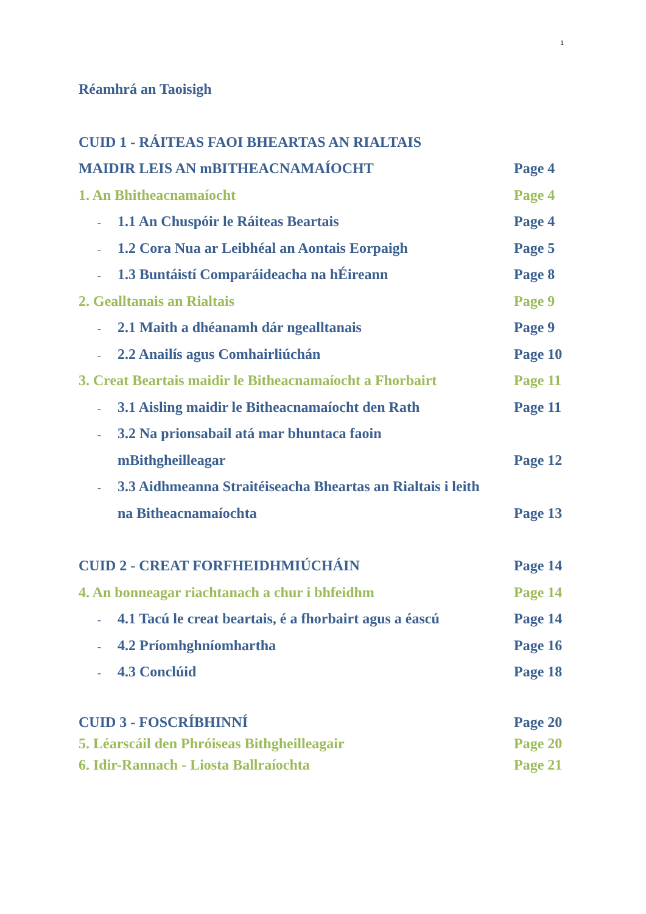1
Réamhrá an Taoisigh
CUID 1 - RÁITEAS FAOI BHEARTAS AN RIALTAIS
MAIDIR LEIS AN mBITHEACNAMAÍOCHT Page 4
1. An Bhitheacnamaíocht Page 4
- 1.1 An Chuspóir le Ráiteas Beartais Page 4
- 1.2 Cora Nua ar Leibhéal an Aontais Eorpaigh Page 5
- 1.3 Buntáistí Comparáideacha na hÉireann Page 8
2. Gealltanais an Rialtais Page 9
- 2.1 Maith a dhéanamh dár ngealltanais Page 9
- 2.2 Anailís agus Comhairliúchán Page 10
3. Creat Beartais maidir le Bitheacnamaíocht a Fhorbairt Page 11
- 3.1 Aisling maidir le Bitheacnamaíocht den Rath Page 11
- 3.2 Na prionsabail atá mar bhuntaca faoin
mBithgheilleagar Page 12
- 3.3 Aidhmeanna Straitéiseacha Bheartas an Rialtais i leith
na Bitheacnamaíochta Page 13
CUID 2 - CREAT FORFHEIDHMIÚCHÁIN Page 14
4. An bonneagar riachtanach a chur i bhfeidhm Page 14
- 4.1 Tacú le creat beartais, é a fhorbairt agus a éascú Page 14
- 4.2 Príomhghníomhartha Page 16
- 4.3 Conclúid Page 18
CUID 3 - FOSCRÍBHINNÍ Page 20
5. Léarscáil den Phróiseas Bithgheilleagair Page 20
6. Idir-Rannach - Liosta Ballraíochta Page 21